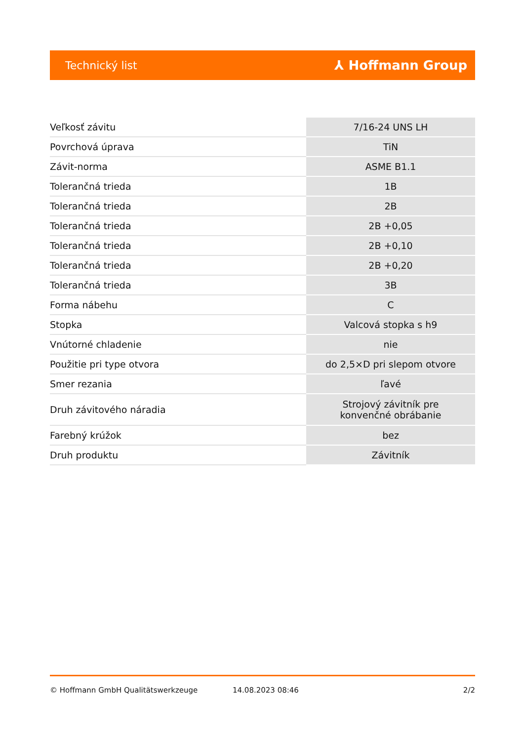Technický list ⅄ Hoffmann Group
| Veľkosť závitu | 7/16-24 UNS LH |
| Povrchová úprava | TiN |
| Závit-norma | ASME B1.1 |
| Tolerančná trieda | 1B |
| Tolerančná trieda | 2B |
| Tolerančná trieda | 2B +0,05 |
| Tolerančná trieda | 2B +0,10 |
| Tolerančná trieda | 2B +0,20 |
| Tolerančná trieda | 3B |
| Forma nábehu | C |
| Stopka | Valcová stopka s h9 |
| Vnútorné chladenie | nie |
| Použitie pri type otvora | do 2,5×D pri slepom otvore |
| Smer rezania | ľavé |
| Druh závitového náradia | Strojový závitník pre konvenčné obrábanie |
| Farebný krúžok | bez |
| Druh produktu | Závitník |
© Hoffmann GmbH Qualitätswerkzeuge 14.08.2023 08:46 2/2